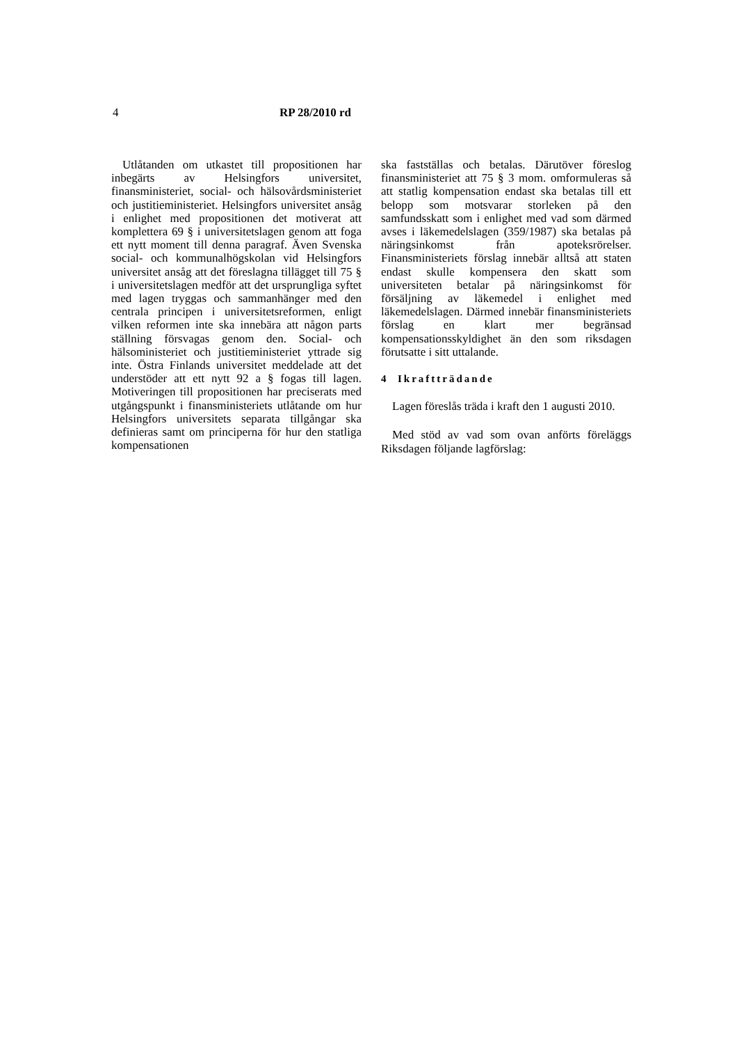4 RP 28/2010 rd
Utlåtanden om utkastet till propositionen har inbegärts av Helsingfors universitet, finansministeriet, social- och hälsovårdsministeriet och justitieministeriet. Helsingfors universitet ansåg i enlighet med propositionen det motiverat att komplettera 69 § i universitetslagen genom att foga ett nytt moment till denna paragraf. Även Svenska social- och kommunalhögskolan vid Helsingfors universitet ansåg att det föreslagna tillägget till 75 § i universitetslagen medför att det ursprungliga syftet med lagen tryggas och sammanhänger med den centrala principen i universitetsreformen, enligt vilken reformen inte ska innebära att någon parts ställning försvagas genom den. Social- och hälsoministeriet och justitieministeriet yttrade sig inte. Östra Finlands universitet meddelade att det understöder att ett nytt 92 a § fogas till lagen. Motiveringen till propositionen har preciserats med utgångspunkt i finansministeriets utlåtande om hur Helsingfors universitets separata tillgångar ska definieras samt om principerna för hur den statliga kompensationen
ska fastställas och betalas. Därutöver föreslog finansministeriet att 75 § 3 mom. omformuleras så att statlig kompensation endast ska betalas till ett belopp som motsvarar storleken på den samfundsskatt som i enlighet med vad som därmed avses i läkemedelslagen (359/1987) ska betalas på näringsinkomst från apoteksrörelser. Finansministeriets förslag innebär alltså att staten endast skulle kompensera den skatt som universiteten betalar på näringsinkomst för försäljning av läkemedel i enlighet med läkemedelslagen. Därmed innebär finansministeriets förslag en klart mer begränsad kompensationsskyldighet än den som riksdagen förutsatte i sitt uttalande.
4 Ikraftträdande
Lagen föreslås träda i kraft den 1 augusti 2010.
Med stöd av vad som ovan anförts föreläggs Riksdagen följande lagförslag: